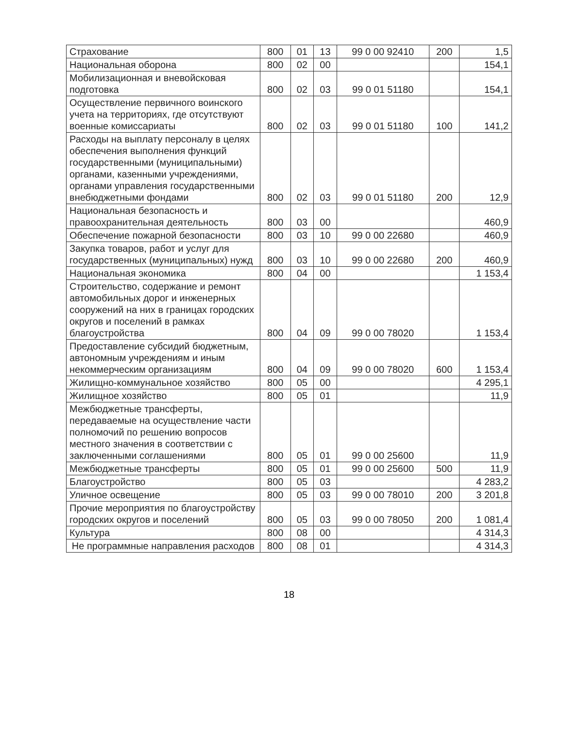| Страхование | 800 | 01 | 13 | 99 0 00 92410 | 200 | 1,5 |
| Национальная оборона | 800 | 02 | 00 | | | 154,1 |
| Мобилизационная и вневойсковая подготовка | 800 | 02 | 03 | 99 0 01 51180 | | 154,1 |
| Осуществление первичного воинского учета на территориях, где отсутствуют военные комиссариаты | 800 | 02 | 03 | 99 0 01 51180 | 100 | 141,2 |
| Расходы на выплату персоналу в целях обеспечения выполнения функций государственными (муниципальными) органами, казенными учреждениями, органами управления государственными внебюджетными фондами | 800 | 02 | 03 | 99 0 01 51180 | 200 | 12,9 |
| Национальная безопасность и правоохранительная деятельность | 800 | 03 | 00 | | | 460,9 |
| Обеспечение пожарной безопасности | 800 | 03 | 10 | 99 0 00 22680 | | 460,9 |
| Закупка товаров, работ и услуг для государственных (муниципальных) нужд | 800 | 03 | 10 | 99 0 00 22680 | 200 | 460,9 |
| Национальная экономика | 800 | 04 | 00 | | | 1 153,4 |
| Строительство, содержание и ремонт автомобильных дорог и инженерных сооружений на них в границах городских округов и поселений в рамках благоустройства | 800 | 04 | 09 | 99 0 00 78020 | | 1 153,4 |
| Предоставление субсидий бюджетным, автономным учреждениям и иным некоммерческим организациям | 800 | 04 | 09 | 99 0 00 78020 | 600 | 1 153,4 |
| Жилищно-коммунальное хозяйство | 800 | 05 | 00 | | | 4 295,1 |
| Жилищное хозяйство | 800 | 05 | 01 | | | 11,9 |
| Межбюджетные трансферты, передаваемые на осуществление части полномочий по решению вопросов местного значения в соответствии с заключенными соглашениями | 800 | 05 | 01 | 99 0 00 25600 | | 11,9 |
| Межбюджетные трансферты | 800 | 05 | 01 | 99 0 00 25600 | 500 | 11,9 |
| Благоустройство | 800 | 05 | 03 | | | 4 283,2 |
| Уличное освещение | 800 | 05 | 03 | 99 0 00 78010 | 200 | 3 201,8 |
| Прочие мероприятия по благоустройству городских округов и поселений | 800 | 05 | 03 | 99 0 00 78050 | 200 | 1 081,4 |
| Культура | 800 | 08 | 00 | | | 4 314,3 |
| Не программные направления расходов | 800 | 08 | 01 | | | 4 314,3 |
18